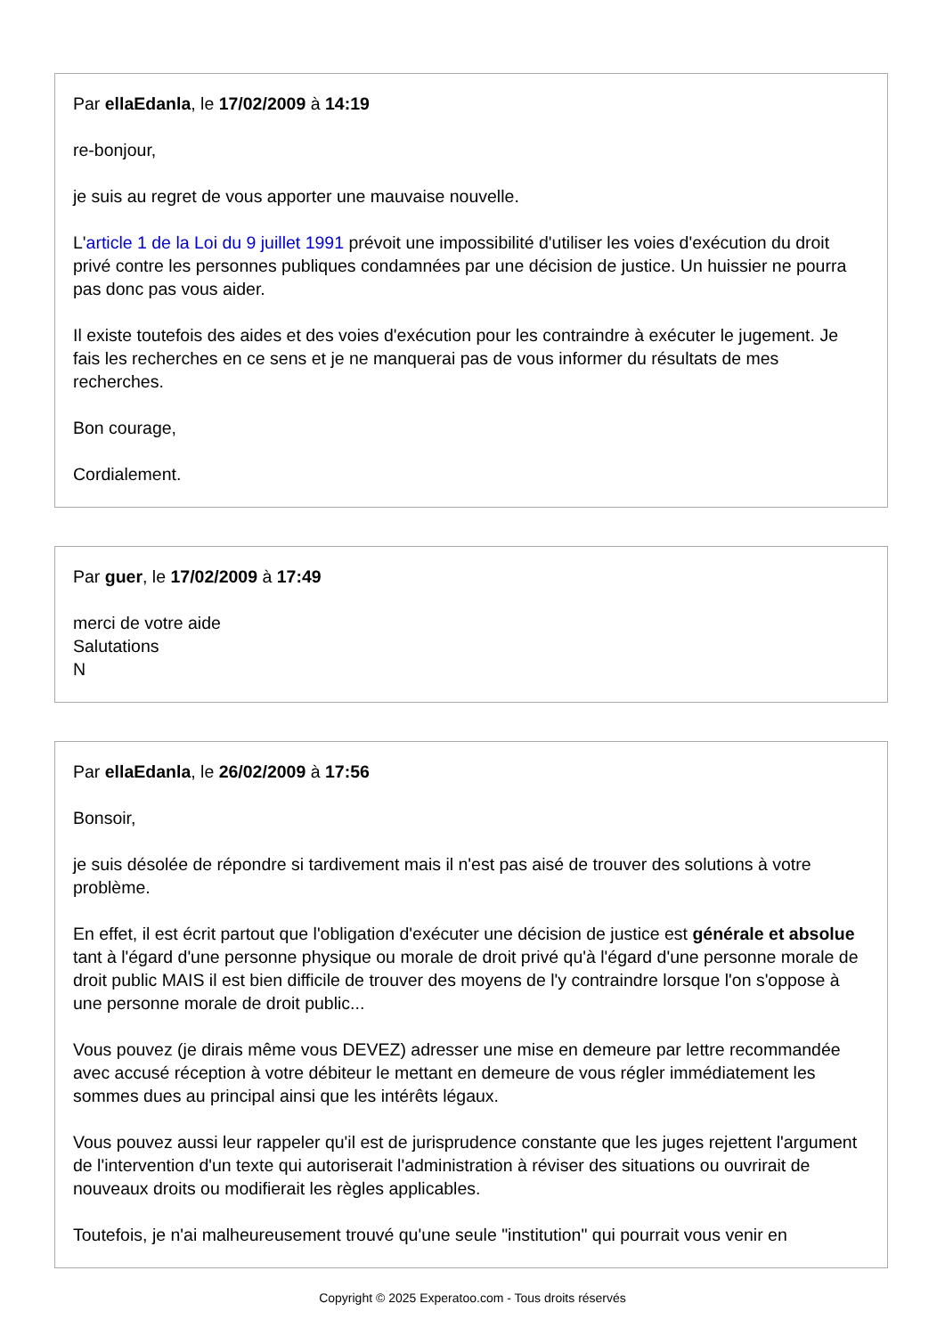Par ellaEdanla, le 17/02/2009 à 14:19
re-bonjour,
je suis au regret de vous apporter une mauvaise nouvelle.
L'article 1 de la Loi du 9 juillet 1991 prévoit une impossibilité d'utiliser les voies d'exécution du droit privé contre les personnes publiques condamnées par une décision de justice. Un huissier ne pourra pas donc pas vous aider.
Il existe toutefois des aides et des voies d'exécution pour les contraindre à exécuter le jugement. Je fais les recherches en ce sens et je ne manquerai pas de vous informer du résultats de mes recherches.
Bon courage,
Cordialement.
Par guer, le 17/02/2009 à 17:49
merci de votre aide
Salutations
N
Par ellaEdanla, le 26/02/2009 à 17:56
Bonsoir,
je suis désolée de répondre si tardivement mais il n'est pas aisé de trouver des solutions à votre problème.
En effet, il est écrit partout que l'obligation d'exécuter une décision de justice est générale et absolue tant à l'égard d'une personne physique ou morale de droit privé qu'à l'égard d'une personne morale de droit public MAIS il est bien difficile de trouver des moyens de l'y contraindre lorsque l'on s'oppose à une personne morale de droit public...
Vous pouvez (je dirais même vous DEVEZ) adresser une mise en demeure par lettre recommandée avec accusé réception à votre débiteur le mettant en demeure de vous régler immédiatement les sommes dues au principal ainsi que les intérêts légaux.
Vous pouvez aussi leur rappeler qu'il est de jurisprudence constante que les juges rejettent l'argument de l'intervention d'un texte qui autoriserait l'administration à réviser des situations ou ouvrirait de nouveaux droits ou modifierait les règles applicables.
Toutefois, je n'ai malheureusement trouvé qu'une seule "institution" qui pourrait vous venir en
Copyright © 2025 Experatoo.com - Tous droits réservés